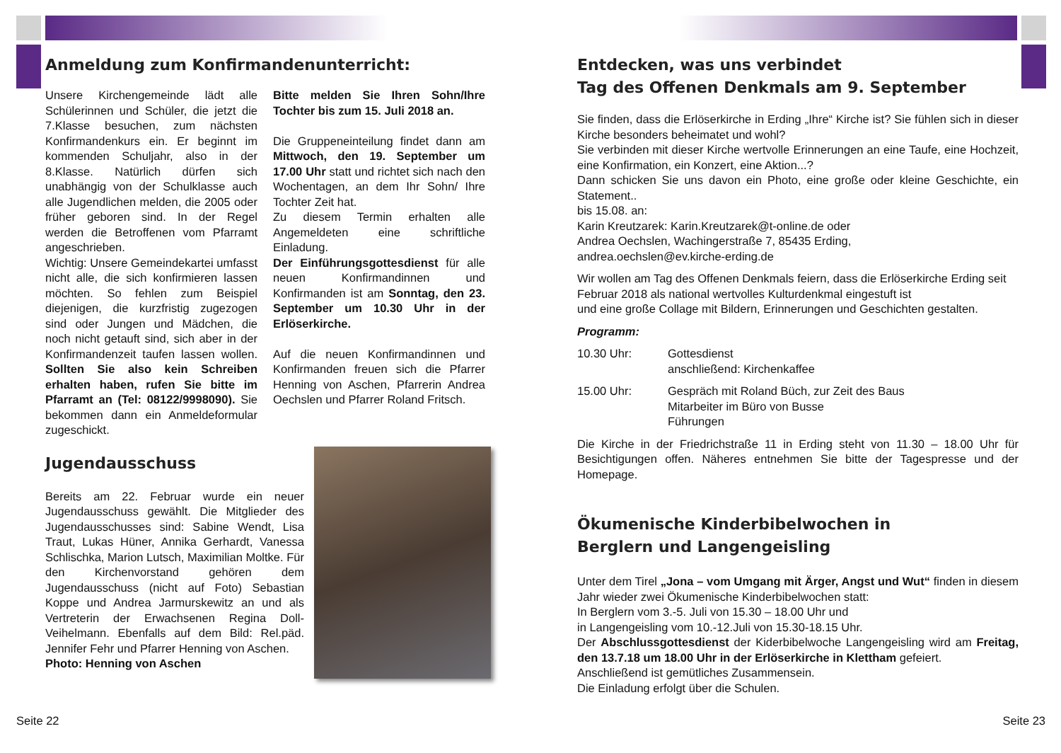Anmeldung zum Konfirmandenunterricht:
Unsere Kirchengemeinde lädt alle Schülerinnen und Schüler, die jetzt die 7.Klasse besuchen, zum nächsten Konfirmandenkurs ein. Er beginnt im kommenden Schuljahr, also in der 8.Klasse. Natürlich dürfen sich unabhängig von der Schulklasse auch alle Jugendlichen melden, die 2005 oder früher geboren sind. In der Regel werden die Betroffenen vom Pfarramt angeschrieben.
Wichtig: Unsere Gemeindekartei umfasst nicht alle, die sich konfirmieren lassen möchten. So fehlen zum Beispiel diejenigen, die kurzfristig zugezogen sind oder Jungen und Mädchen, die noch nicht getauft sind, sich aber in der Konfirmandenzeit taufen lassen wollen. Sollten Sie also kein Schreiben erhalten haben, rufen Sie bitte im Pfarramt an (Tel: 08122/9998090). Sie bekommen dann ein Anmeldeformular zugeschickt.
Bitte melden Sie Ihren Sohn/Ihre Tochter bis zum 15. Juli 2018 an.
Die Gruppeneinteilung findet dann am Mittwoch, den 19. September um 17.00 Uhr statt und richtet sich nach den Wochentagen, an dem Ihr Sohn/ Ihre Tochter Zeit hat.
Zu diesem Termin erhalten alle Angemeldeten eine schriftliche Einladung.
Der Einführungsgottesdienst für alle neuen Konfirmandinnen und Konfirmanden ist am Sonntag, den 23. September um 10.30 Uhr in der Erlöserkirche.
Auf die neuen Konfirmandinnen und Konfirmanden freuen sich die Pfarrer Henning von Aschen, Pfarrerin Andrea Oechslen und Pfarrer Roland Fritsch.
Jugendausschuss
Bereits am 22. Februar wurde ein neuer Jugendausschuss gewählt. Die Mitglieder des Jugendausschusses sind: Sabine Wendt, Lisa Traut, Lukas Hüner, Annika Gerhardt, Vanessa Schlischka, Marion Lutsch, Maximilian Moltke. Für den Kirchenvorstand gehören dem Jugendausschuss (nicht auf Foto) Sebastian Koppe und Andrea Jarmurskewitz an und als Vertreterin der Erwachsenen Regina Doll-Veihelmann. Ebenfalls auf dem Bild: Rel.päd. Jennifer Fehr und Pfarrer Henning von Aschen.
Photo: Henning von Aschen
Seite 22
Entdecken, was uns verbindet
Tag des Offenen Denkmals am 9. September
Sie finden, dass die Erlöserkirche in Erding „Ihre“ Kirche ist? Sie fühlen sich in dieser Kirche besonders beheimatet und wohl?
Sie verbinden mit dieser Kirche wertvolle Erinnerungen an eine Taufe, eine Hochzeit, eine Konfirmation, ein Konzert, eine Aktion...?
Dann schicken Sie uns davon ein Photo, eine große oder kleine Geschichte, ein Statement..
bis 15.08. an:
Karin Kreutzarek: Karin.Kreutzarek@t-online.de oder
Andrea Oechslen, Wachingerstraße 7, 85435 Erding,
andrea.oechslen@ev.kirche-erding.de
Wir wollen am Tag des Offenen Denkmals feiern, dass die Erlöserkirche Erding seit Februar 2018 als national wertvolles Kulturdenkmal eingestuft ist
und eine große Collage mit Bildern, Erinnerungen und Geschichten gestalten.
Programm:
| 10.30 Uhr: | Gottesdienst anschließend: Kirchenkaffee |
| 15.00 Uhr: | Gespräch mit Roland Büch, zur Zeit des Baus Mitarbeiter im Büro von Busse Führungen |
Die Kirche in der Friedrichstraße 11 in Erding steht von 11.30 – 18.00 Uhr für Besichtigungen offen. Näheres entnehmen Sie bitte der Tagespresse und der Homepage.
Ökumenische Kinderbibelwochen in
Berglern und Langengeisling
Unter dem Tirel „Jona – vom Umgang mit Ärger, Angst und Wut“ finden in diesem Jahr wieder zwei Ökumenische Kinderbibelwochen statt:
In Berglern vom 3.-5. Juli von 15.30 – 18.00 Uhr und
in Langengeisling vom 10.-12.Juli von 15.30-18.15 Uhr.
Der Abschlussgottesdienst der Kiderbibelwoche Langengeisling wird am Freitag, den 13.7.18 um 18.00 Uhr in der Erlöserkirche in Klettham gefeiert.
Anschließend ist gemütliches Zusammensein.
Die Einladung erfolgt über die Schulen.
Seite 23